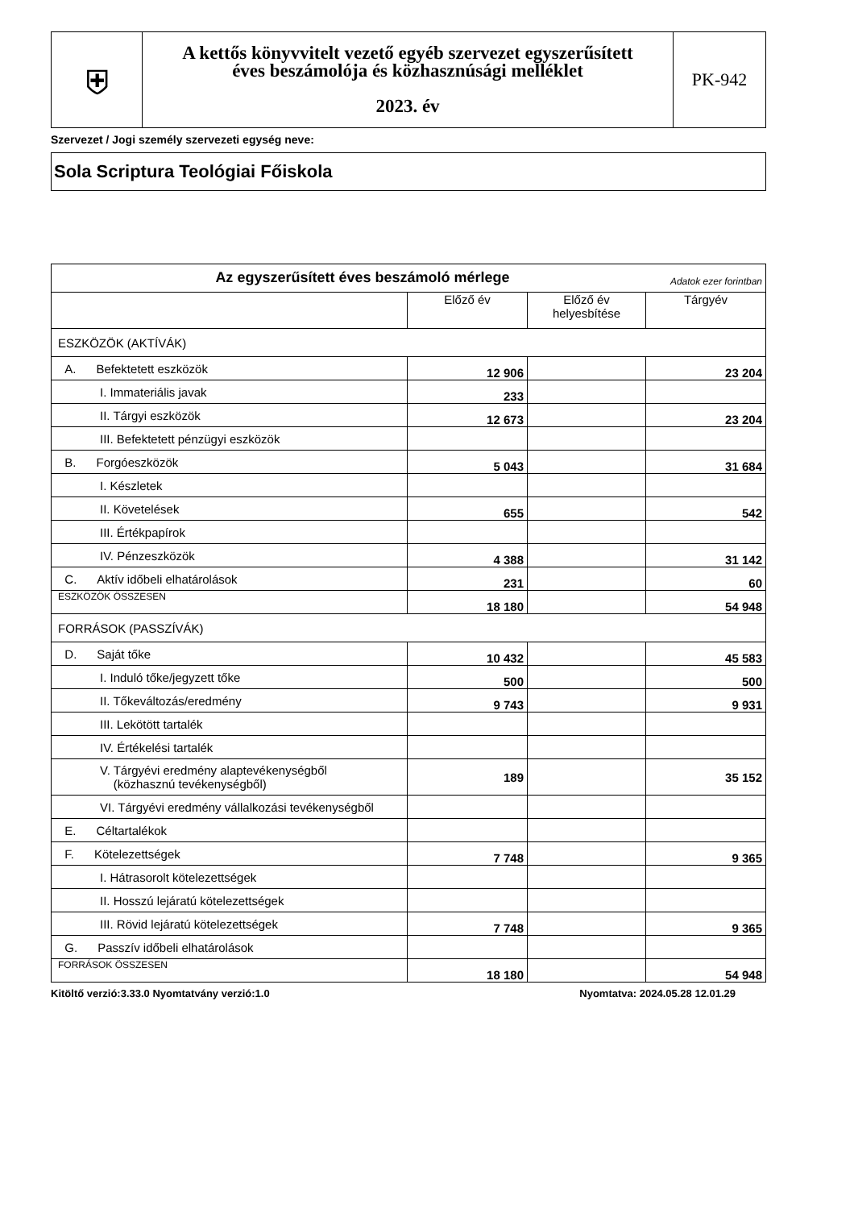| ⛨ | A kettős könyvvitelt vezető egyéb szervezet egyszerűsített éves beszámolója és közhasznúsági melléklet 2023. év | PK-942 |
Szervezet / Jogi személy szervezeti egység neve:
Sola Scriptura Teológiai Főiskola
| Az egyszerűsített éves beszámoló mérlege Adatok ezer forintban | | | |
| | Előző év | Előző év helyesbítése | Tárgyév |
| ESZKÖZÖK (AKTÍVÁK) | | | |
| A. Befektetett eszközök | 12 906 | | 23 204 |
| I. Immateriális javak | 233 | | |
| II. Tárgyi eszközök | 12 673 | | 23 204 |
| III. Befektetett pénzügyi eszközök | | | |
| B. Forgóeszközök | 5 043 | | 31 684 |
| I. Készletek | | | |
| II. Követelések | 655 | | 542 |
| III. Értékpapírok | | | |
| IV. Pénzeszközök | 4 388 | | 31 142 |
| C. Aktív időbeli elhatárolások | 231 | | 60 |
| ESZKÖZÖK ÖSSZESEN | 18 180 | | 54 948 |
| FORRÁSOK (PASSZÍVÁK) | | | |
| D. Saját tőke | 10 432 | | 45 583 |
| I. Induló tőke/jegyzett tőke | 500 | | 500 |
| II. Tőkeváltozás/eredmény | 9 743 | | 9 931 |
| III. Lekötött tartalék | | | |
| IV. Értékelési tartalék | | | |
| V. Tárgyévi eredmény alaptevékenységből (közhasznú tevékenységből) | 189 | | 35 152 |
| VI. Tárgyévi eredmény vállalkozási tevékenységből | | | |
| E. Céltartalékok | | | |
| F. Kötelezettségek | 7 748 | | 9 365 |
| I. Hátrasorolt kötelezettségek | | | |
| II. Hosszú lejáratú kötelezettségek | | | |
| III. Rövid lejáratú kötelezettségek | 7 748 | | 9 365 |
| G. Passzív időbeli elhatárolások | | | |
| FORRÁSOK ÖSSZESEN | 18 180 | | 54 948 |
Kitöltő verzió:3.33.0 Nyomtatvány verzió:1.0 Nyomtatva: 2024.05.28 12.01.29